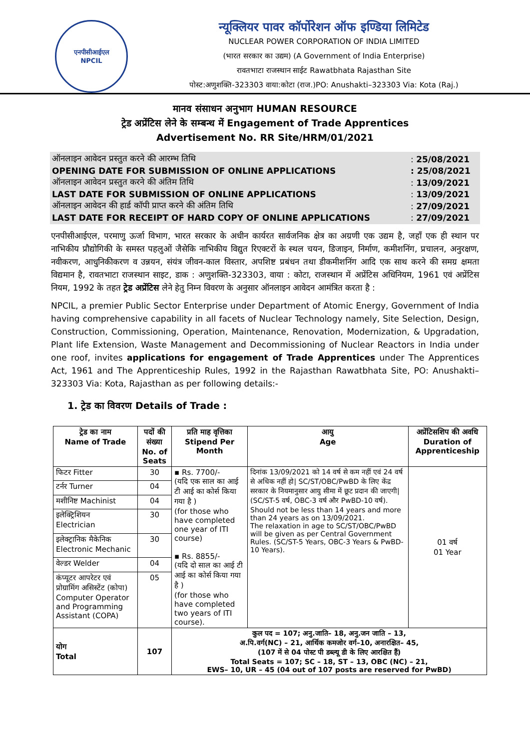एनपीसीआईएल
NPCIL
न्यूक्लियर पावर कॉर्पोरेशन ऑफ इण्डिया लिमिटेड
NUCLEAR POWER CORPORATION OF INDIA LIMITED
(भारत सरकार का उद्यम) (A Government of India Enterprise)
रावतभाटा राजस्थान साईट Rawatbhata Rajasthan Site
पोस्ट:अणुशक्ति-323303 वाया:कोटा (राज.)PO: Anushakti–323303 Via: Kota (Raj.)
मानव संसाधन अनुभाग HUMAN RESOURCE
ट्रेड अप्रेंटिस लेने के सम्बन्ध में Engagement of Trade Apprentices
Advertisement No. RR Site/HRM/01/2021
| ऑनलाइन आवेदन प्रस्तुत करने की आरम्भ तिथि | : 25/08/2021 |
| OPENING DATE FOR SUBMISSION OF ONLINE APPLICATIONS | : 25/08/2021 |
| ऑनलाइन आवेदन प्रस्तुत करने की अंतिम तिथि | : 13/09/2021 |
| LAST DATE FOR SUBMISSION OF ONLINE APPLICATIONS | : 13/09/2021 |
| ऑनलाइन आवेदन की हार्ड कॉपी प्राप्त करने की अंतिम तिथि | : 27/09/2021 |
| LAST DATE FOR RECEIPT OF HARD COPY OF ONLINE APPLICATIONS | : 27/09/2021 |
एनपीसीआईएल, परमाणु ऊर्जा विभाग, भारत सरकार के अधीन कार्यरत सार्वजनिक क्षेत्र का अग्रणी एक उद्यम है, जहाँ एक ही स्थान पर नाभिकीय प्रौद्योगिकी के समस्त पहलुओं जैसेकि नाभिकीय विद्युत रिएक्टरों के स्थल चयन, डिजाइन, निर्माण, कमीशनिंग, प्रचालन, अनुरक्षण, नवीकरण, आधुनिकीकरण व उन्नयन, संयंत्र जीवन-काल विस्तार, अपशिष्ट प्रबंधन तथा डीकमीशनिंग आदि एक साथ करने की समग्र क्षमता विद्यमान है, रावतभाटा राजस्थान साइट, डाक : अणुशक्ति-323303, वाया : कोटा, राजस्थान में अप्रेंटिस अधिनियम, 1961 एवं अप्रेंटिस नियम, 1992 के तहत ट्रेड अप्रेंटिस लेने हेतु निम्न विवरण के अनुसार ऑनलाइन आवेदन आमंत्रित करता है :
NPCIL, a premier Public Sector Enterprise under Department of Atomic Energy, Government of India having comprehensive capability in all facets of Nuclear Technology namely, Site Selection, Design, Construction, Commissioning, Operation, Maintenance, Renovation, Modernization, & Upgradation, Plant life Extension, Waste Management and Decommissioning of Nuclear Reactors in India under one roof, invites applications for engagement of Trade Apprentices under The Apprentices Act, 1961 and The Apprenticeship Rules, 1992 in the Rajasthan Rawatbhata Site, PO: Anushakti–323303 Via: Kota, Rajasthan as per following details:-
1. ट्रेड का विवरण Details of Trade :
| ट्रेड का नाम Name of Trade | पदों की संख्या No. of Seats | प्रति माह वृत्तिका Stipend Per Month | आयु Age | अप्रेंटिसशिप की अवधि Duration of Apprenticeship |
| --- | --- | --- | --- | --- |
| फिटर Fitter | 30 | ▪ Rs. 7700/- (यदि एक साल का आई टी आई का कोर्स किया गया है ) (for those who have completed one year of ITI course) ▪ Rs. 8855/- (यदि दो साल का आई टी आई का कोर्स किया गया है ) (for those who have completed two years of ITI course). | दिनांक 13/09/2021 को 14 वर्ष से कम नहीं एवं 24 वर्ष से अधिक नहीं हो/ SC/ST/OBC/PwBD के लिए केंद्र सरकार के नियमानुसार आयु सीमा में छूट प्रदान की जाएगी/ (SC/ST-5 वर्ष, OBC-3 वर्ष और PwBD-10 वर्ष). Should not be less than 14 years and more than 24 years as on 13/09/2021. The relaxation in age to SC/ST/OBC/PwBD will be given as per Central Government Rules. (SC/ST-5 Years, OBC-3 Years & PwBD- 10 Years). | 01 वर्ष 01 Year |
| टर्नर Turner | 04 | | | |
| मशीनिष्ट Machinist | 04 | | | |
| इलेक्ट्रिशियन Electrician | 30 | | | |
| इलेक्ट्रानिक मैकेनिक Electronic Mechanic | 30 | | | |
| वेल्डर Welder | 04 | | | |
| कंप्यूटर आपरेटर एवं प्रोग्रामिंग असिस्टेंट (कोपा) Computer Operator and Programming Assistant (COPA) | 05 | | | |
| योग Total | 107 | कुल पद = 107; अनु.जाति– 18, अनु.जन जाति – 13, अ.पि.वर्ग(NC) – 21, आर्थिक कमजोर वर्ग–10, अनारक्षित– 45, (107 में से 04 पोस्ट पी डब्ल्यू डी के लिए आरक्षित हैं) Total Seats = 107; SC – 18, ST – 13, OBC (NC) – 21, EWS– 10, UR – 45 (04 out of 107 posts are reserved for PwBD) | | |